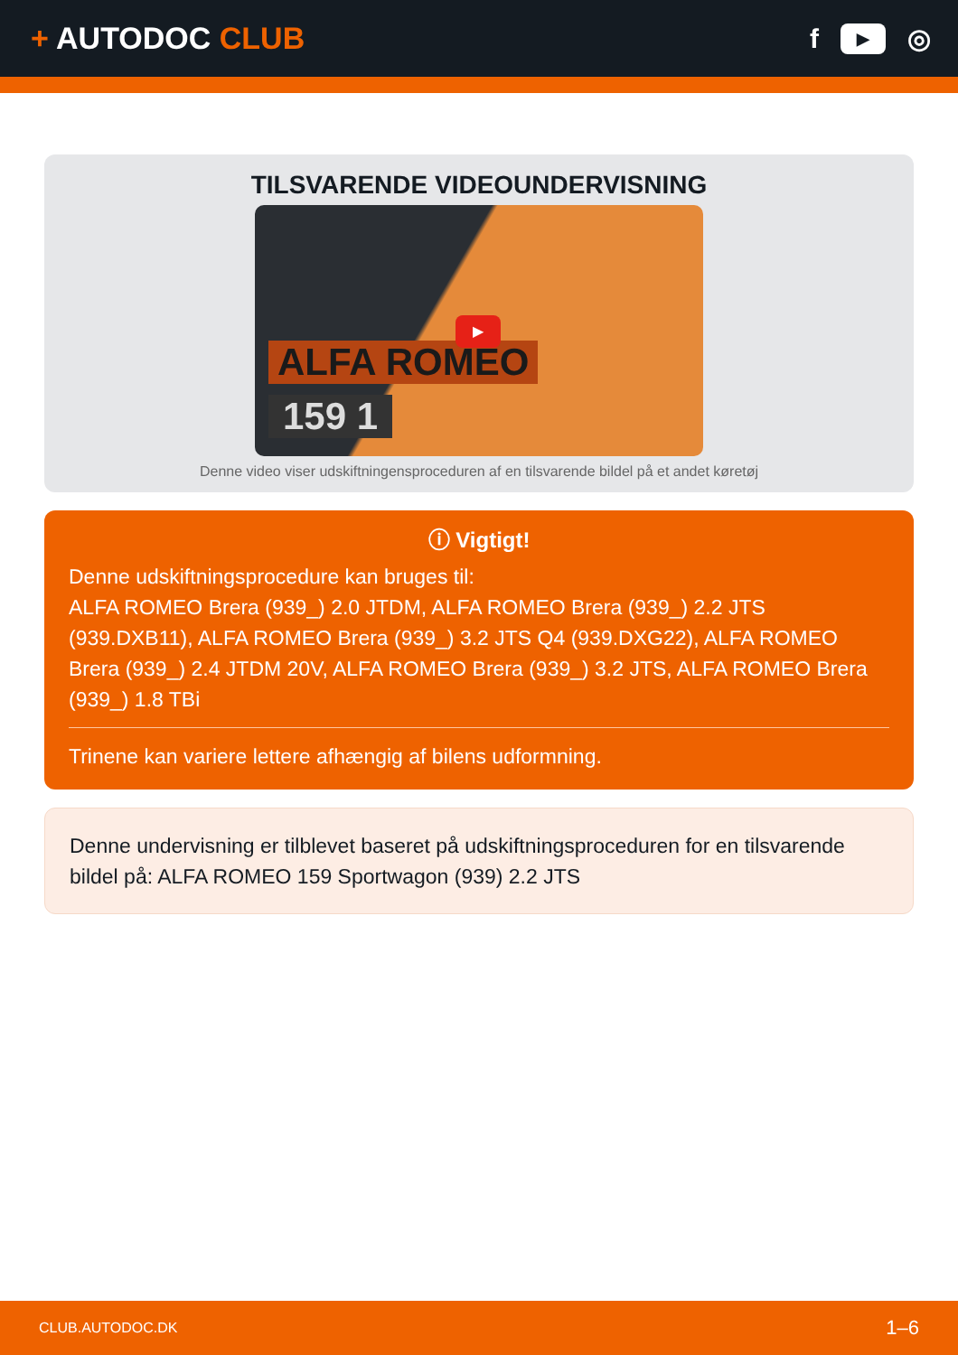+ AUTODOC CLUB
f
▶
◎
TILSVARENDE VIDEOUNDERVISNING
ALFA ROMEO
159 1
▶
Denne video viser udskiftningensproceduren af en tilsvarende bildel på et andet køretøj
ⓘ Vigtigt!
Denne udskiftningsprocedure kan bruges til:
ALFA ROMEO Brera (939_) 2.0 JTDM, ALFA ROMEO Brera (939_) 2.2 JTS (939.DXB11), ALFA ROMEO Brera (939_) 3.2 JTS Q4 (939.DXG22), ALFA ROMEO Brera (939_) 2.4 JTDM 20V, ALFA ROMEO Brera (939_) 3.2 JTS, ALFA ROMEO Brera (939_) 1.8 TBi
Trinene kan variere lettere afhængig af bilens udformning.
Denne undervisning er tilblevet baseret på udskiftningsproceduren for en tilsvarende bildel på: ALFA ROMEO 159 Sportwagon (939) 2.2 JTS
CLUB.AUTODOC.DK 1–6